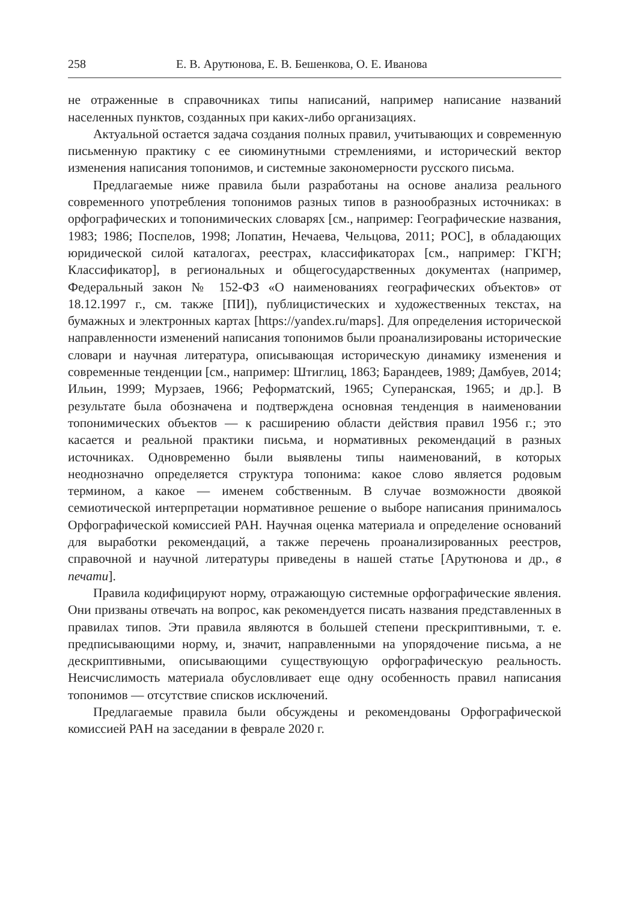258 Е. В. Арутюнова, Е. В. Бешенкова, О. Е. Иванова
не отраженные в справочниках типы написаний, например написание названий населенных пунктов, созданных при каких-либо организациях.
Актуальной остается задача создания полных правил, учитывающих и современную письменную практику с ее сиюминутными стремлениями, и исторический вектор изменения написания топонимов, и системные закономерности русского письма.
Предлагаемые ниже правила были разработаны на основе анализа реального современного употребления топонимов разных типов в разнообразных источниках: в орфографических и топонимических словарях [см., например: Географические названия, 1983; 1986; Поспелов, 1998; Лопатин, Нечаева, Чельцова, 2011; РОС], в обладающих юридической силой каталогах, реестрах, классификаторах [см., например: ГКГН; Классификатор], в региональных и общегосударственных документах (например, Федеральный закон № 152-ФЗ «О наименованиях географических объектов» от 18.12.1997 г., см. также [ПИ]), публицистических и художественных текстах, на бумажных и электронных картах [https://yandex.ru/maps]. Для определения исторической направленности изменений написания топонимов были проанализированы исторические словари и научная литература, описывающая историческую динамику изменения и современные тенденции [см., например: Штиглиц, 1863; Барандеев, 1989; Дамбуев, 2014; Ильин, 1999; Мурзаев, 1966; Реформатский, 1965; Суперанская, 1965; и др.]. В результате была обозначена и подтверждена основная тенденция в наименовании топонимических объектов — к расширению области действия правил 1956 г.; это касается и реальной практики письма, и нормативных рекомендаций в разных источниках. Одновременно были выявлены типы наименований, в которых неоднозначно определяется структура топонима: какое слово является родовым термином, а какое — именем собственным. В случае возможности двоякой семиотической интерпретации нормативное решение о выборе написания принималось Орфографической комиссией РАН. Научная оценка материала и определение оснований для выработки рекомендаций, а также перечень проанализированных реестров, справочной и научной литературы приведены в нашей статье [Арутюнова и др., в печати].
Правила кодифицируют норму, отражающую системные орфографические явления. Они призваны отвечать на вопрос, как рекомендуется писать названия представленных в правилах типов. Эти правила являются в большей степени прескриптивными, т. е. предписывающими норму, и, значит, направленными на упорядочение письма, а не дескриптивными, описывающими существующую орфографическую реальность. Неисчислимость материала обусловливает еще одну особенность правил написания топонимов — отсутствие списков исключений.
Предлагаемые правила были обсуждены и рекомендованы Орфографической комиссией РАН на заседании в феврале 2020 г.